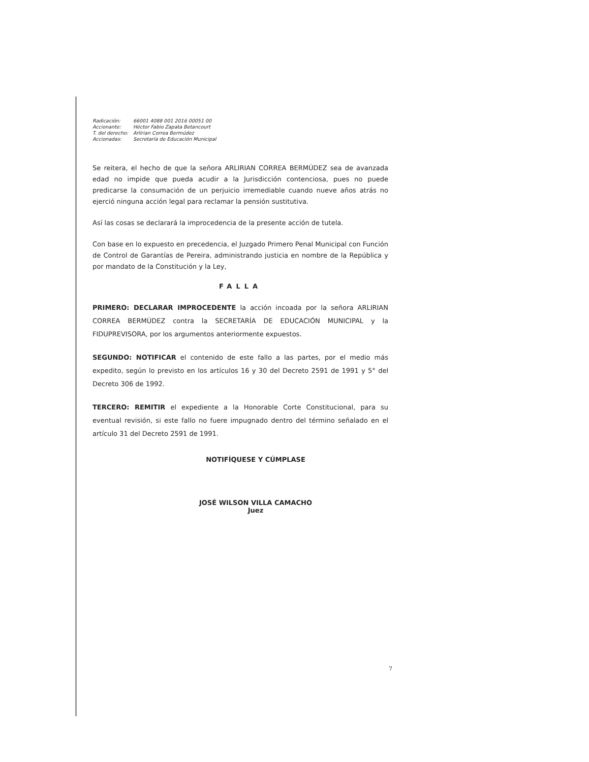| Radicación: | 66001 4088 001 2016 00051 00 |
| Accionante: | Héctor Fabio Zapata Betancourt |
| T. del derecho: | Arlirian Correa Bermúdez |
| Accionadas: | Secretaría de Educación Municipal |
Se reitera, el hecho de que la señora ARLIRIAN CORREA BERMÚDEZ sea de avanzada edad no impide que pueda acudir a la Jurisdicción contenciosa, pues no puede predicarse la consumación de un perjuicio irremediable cuando nueve años atrás no ejerció ninguna acción legal para reclamar la pensión sustitutiva.
Así las cosas se declarará la improcedencia de la presente acción de tutela.
Con base en lo expuesto en precedencia, el Juzgado Primero Penal Municipal con Función de Control de Garantías de Pereira, administrando justicia en nombre de la República y por mandato de la Constitución y la Ley,
FALLA
PRIMERO: DECLARAR IMPROCEDENTE la acción incoada por la señora ARLIRIAN CORREA BERMÚDEZ contra la SECRETARÍA DE EDUCACIÓN MUNICIPAL y la FIDUPREVISORA, por los argumentos anteriormente expuestos.
SEGUNDO: NOTIFICAR el contenido de este fallo a las partes, por el medio más expedito, según lo previsto en los artículos 16 y 30 del Decreto 2591 de 1991 y 5° del Decreto 306 de 1992.
TERCERO: REMITIR el expediente a la Honorable Corte Constitucional, para su eventual revisión, si este fallo no fuere impugnado dentro del término señalado en el artículo 31 del Decreto 2591 de 1991.
NOTIFÍQUESE Y CÚMPLASE
JOSÉ WILSON VILLA CAMACHO
Juez
7